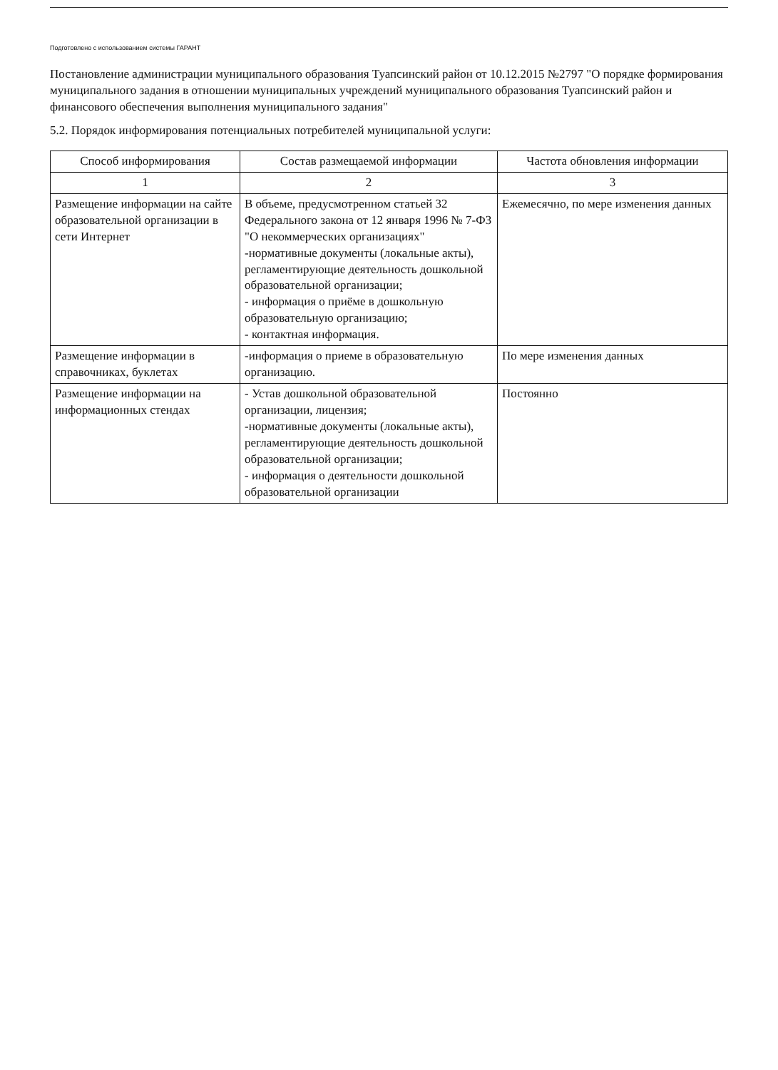Подготовлено с использованием системы ГАРАНТ
Постановление администрации муниципального образования Туапсинский район от 10.12.2015 №2797 "О порядке формирования муниципального задания в отношении муниципальных учреждений муниципального образования Туапсинский район и финансового обеспечения выполнения муниципального задания"
5.2. Порядок информирования потенциальных потребителей муниципальной услуги:
| Способ информирования | Состав размещаемой информации | Частота обновления информации |
| --- | --- | --- |
| 1 | 2 | 3 |
| Размещение информации на сайте образовательной организации в сети Интернет | В объеме, предусмотренном статьей 32 Федерального закона от 12 января 1996 № 7-ФЗ "О некоммерческих организациях" -нормативные документы (локальные акты), регламентирующие деятельность дошкольной образовательной организации; - информация о приёме в дошкольную образовательную организацию; - контактная информация. | Ежемесячно, по мере изменения данных |
| Размещение информации в справочниках, буклетах | -информация о приеме в образовательную организацию. | По мере изменения данных |
| Размещение информации на информационных стендах | - Устав дошкольной образовательной организации, лицензия; -нормативные документы (локальные акты), регламентирующие деятельность дошкольной образовательной организации; - информация о деятельности дошкольной образовательной организации | Постоянно |